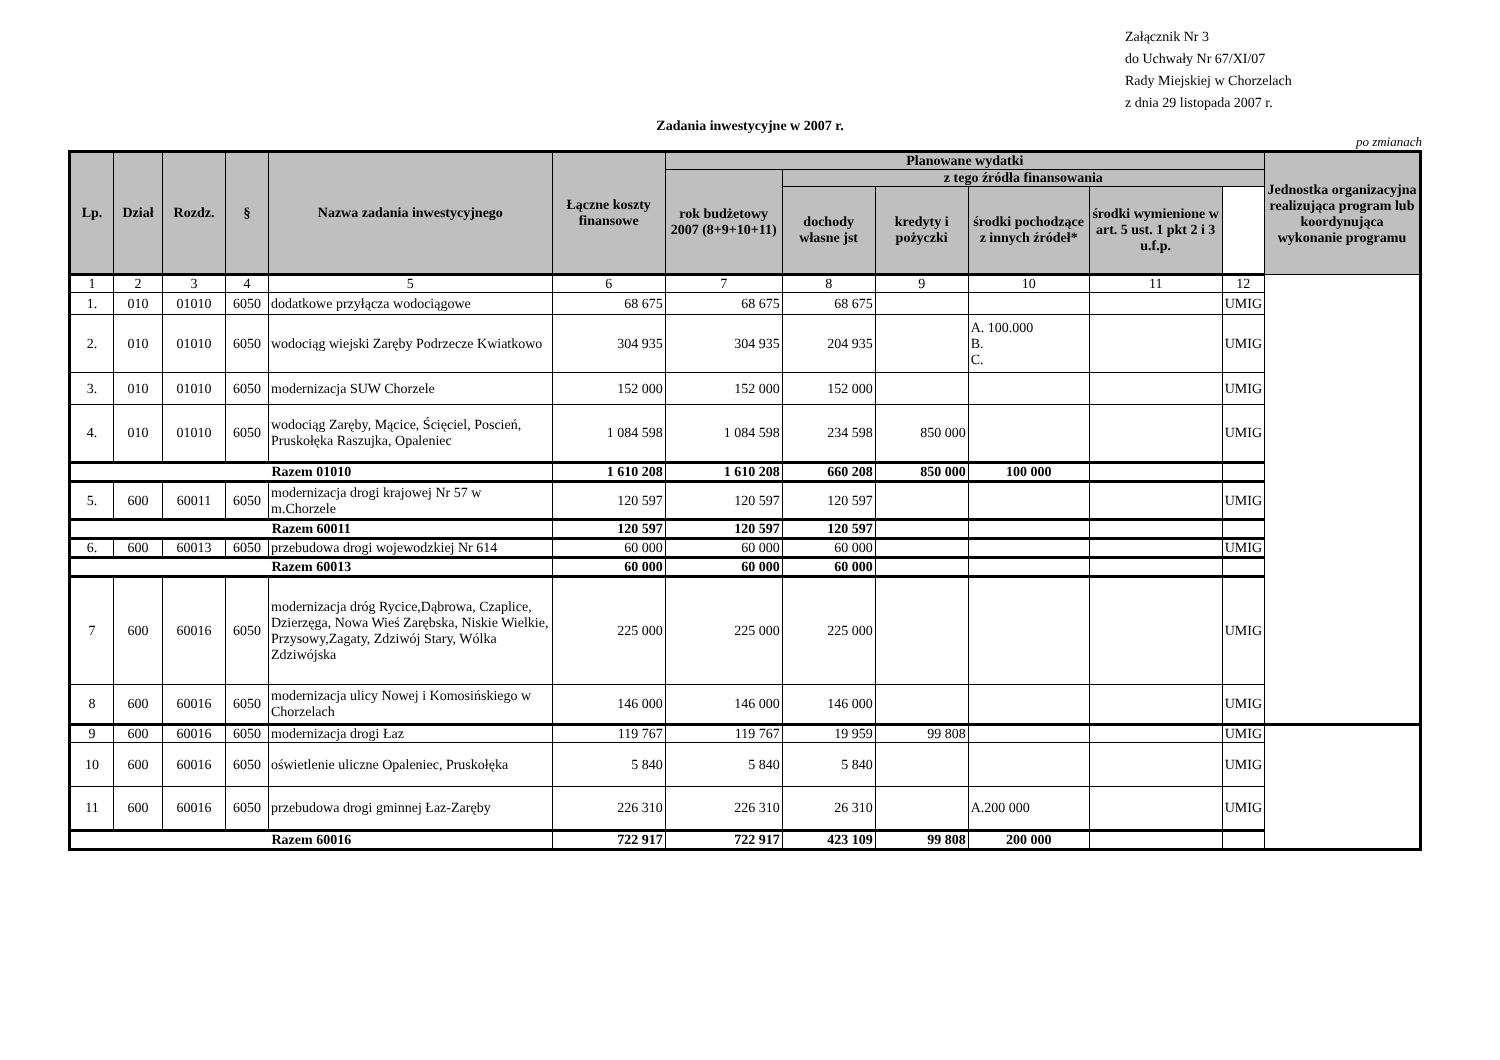Załącznik Nr 3
do Uchwały Nr 67/XI/07
Rady Miejskiej w Chorzelach
z dnia 29 listopada 2007 r.
Zadania inwestycyjne w 2007 r.
po zmianach
| Lp. | Dział | Rozdz. | § | Nazwa zadania inwestycyjnego | Łączne koszty finansowe | Planowane wydatki | | | | | | Jednostka organizacyjna realizująca program lub koordynująca wykonanie programu |
| --- | --- | --- | --- | --- | --- | --- | --- | --- | --- | --- | --- | --- |
| | | | | | | rok budżetowy 2007 (8+9+10+11) | z tego źródła finansowania | | | | | |
| | | | | | | | dochody własne jst | kredyty i pożyczki | środki pochodzące z innych źródeł* | środki wymienione w art. 5 ust. 1 pkt 2 i 3 u.f.p. | | |
| 1 | 2 | 3 | 4 | 5 | 6 | 7 | 8 | 9 | 10 | 11 | 12 | |
| 1. | 010 | 01010 | 6050 | dodatkowe przyłącza wodociągowe | 68 675 | 68 675 | 68 675 | | | | UMIG | |
| 2. | 010 | 01010 | 6050 | wodociąg wiejski Zaręby Podrzecze Kwiatkowo | 304 935 | 304 935 | 204 935 | | A. 100.000 B. C. | | UMIG | |
| 3. | 010 | 01010 | 6050 | modernizacja SUW Chorzele | 152 000 | 152 000 | 152 000 | | | | UMIG | |
| 4. | 010 | 01010 | 6050 | wodociąg Zaręby, Mącice, Ścięciel, Poscień, Pruskołęka Raszujka, Opaleniec | 1 084 598 | 1 084 598 | 234 598 | 850 000 | | | UMIG | |
| Razem 01010 | | | | | 1 610 208 | 1 610 208 | 660 208 | 850 000 | 100 000 | | | |
| 5. | 600 | 60011 | 6050 | modernizacja drogi krajowej Nr 57 w m.Chorzele | 120 597 | 120 597 | 120 597 | | | | UMIG | |
| Razem 60011 | | | | | 120 597 | 120 597 | 120 597 | | | | | |
| 6. | 600 | 60013 | 6050 | przebudowa drogi wojewodzkiej Nr 614 | 60 000 | 60 000 | 60 000 | | | | UMIG | |
| Razem 60013 | | | | | 60 000 | 60 000 | 60 000 | | | | | |
| 7 | 600 | 60016 | 6050 | modernizacja dróg Rycice,Dąbrowa, Czaplice, Dzierzęga, Nowa Wieś Zarębska, Niskie Wielkie, Przysowy,Zagaty, Zdziwój Stary, Wólka Zdziwójska | 225 000 | 225 000 | 225 000 | | | | UMIG | |
| 8 | 600 | 60016 | 6050 | modernizacja ulicy Nowej i Komosińskiego w Chorzelach | 146 000 | 146 000 | 146 000 | | | | UMIG | |
| 9 | 600 | 60016 | 6050 | modernizacja drogi Łaz | 119 767 | 119 767 | 19 959 | 99 808 | | | UMIG | |
| 10 | 600 | 60016 | 6050 | oświetlenie uliczne Opaleniec, Pruskołęka | 5 840 | 5 840 | 5 840 | | | | UMIG | |
| 11 | 600 | 60016 | 6050 | przebudowa drogi gminnej Łaz-Zaręby | 226 310 | 226 310 | 26 310 | | A.200 000 | | UMIG | |
| Razem 60016 | | | | | 722 917 | 722 917 | 423 109 | 99 808 | 200 000 | | | |